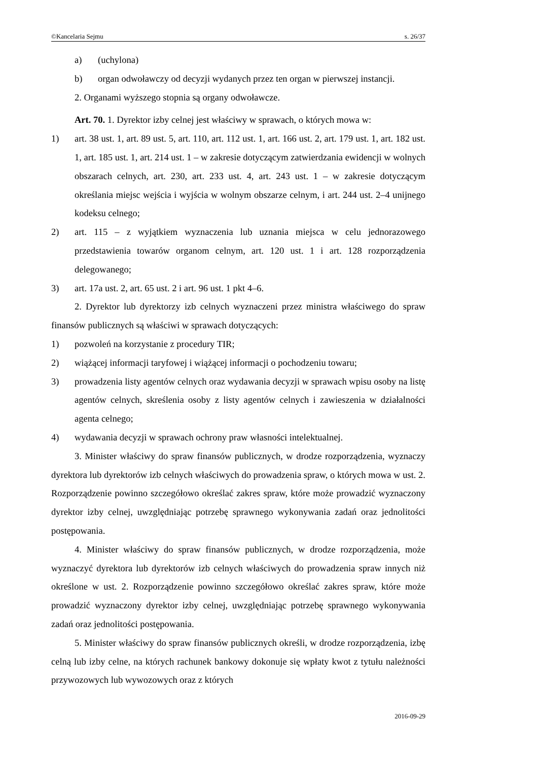©Kancelaria Sejmu s. 26/37
a) (uchylona)
b) organ odwoławczy od decyzji wydanych przez ten organ w pierwszej instancji.
2. Organami wyższego stopnia są organy odwoławcze.
Art. 70. 1. Dyrektor izby celnej jest właściwy w sprawach, o których mowa w:
1) art. 38 ust. 1, art. 89 ust. 5, art. 110, art. 112 ust. 1, art. 166 ust. 2, art. 179 ust. 1, art. 182 ust. 1, art. 185 ust. 1, art. 214 ust. 1 – w zakresie dotyczącym zatwierdzania ewidencji w wolnych obszarach celnych, art. 230, art. 233 ust. 4, art. 243 ust. 1 – w zakresie dotyczącym określania miejsc wejścia i wyjścia w wolnym obszarze celnym, i art. 244 ust. 2–4 unijnego kodeksu celnego;
2) art. 115 – z wyjątkiem wyznaczenia lub uznania miejsca w celu jednorazowego przedstawienia towarów organom celnym, art. 120 ust. 1 i art. 128 rozporządzenia delegowanego;
3) art. 17a ust. 2, art. 65 ust. 2 i art. 96 ust. 1 pkt 4–6.
2. Dyrektor lub dyrektorzy izb celnych wyznaczeni przez ministra właściwego do spraw finansów publicznych są właściwi w sprawach dotyczących:
1) pozwoleń na korzystanie z procedury TIR;
2) wiążącej informacji taryfowej i wiążącej informacji o pochodzeniu towaru;
3) prowadzenia listy agentów celnych oraz wydawania decyzji w sprawach wpisu osoby na listę agentów celnych, skreślenia osoby z listy agentów celnych i zawieszenia w działalności agenta celnego;
4) wydawania decyzji w sprawach ochrony praw własności intelektualnej.
3. Minister właściwy do spraw finansów publicznych, w drodze rozporządzenia, wyznaczy dyrektora lub dyrektorów izb celnych właściwych do prowadzenia spraw, o których mowa w ust. 2. Rozporządzenie powinno szczegółowo określać zakres spraw, które może prowadzić wyznaczony dyrektor izby celnej, uwzględniając potrzebę sprawnego wykonywania zadań oraz jednolitości postępowania.
4. Minister właściwy do spraw finansów publicznych, w drodze rozporządzenia, może wyznaczyć dyrektora lub dyrektorów izb celnych właściwych do prowadzenia spraw innych niż określone w ust. 2. Rozporządzenie powinno szczegółowo określać zakres spraw, które może prowadzić wyznaczony dyrektor izby celnej, uwzględniając potrzebę sprawnego wykonywania zadań oraz jednolitości postępowania.
5. Minister właściwy do spraw finansów publicznych określi, w drodze rozporządzenia, izbę celną lub izby celne, na których rachunek bankowy dokonuje się wpłaty kwot z tytułu należności przywozowych lub wywozowych oraz z których
2016-09-29